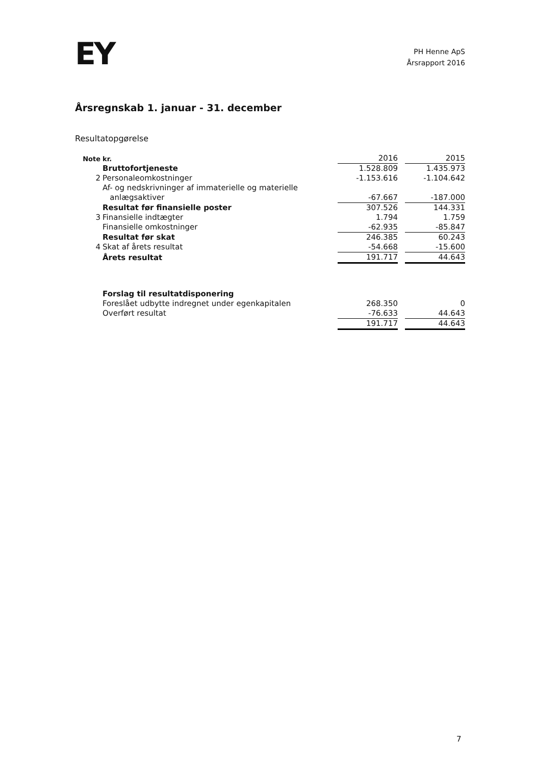EY
PH Henne ApS
Årsrapport 2016
Årsregnskab 1. januar - 31. december
Resultatopgørelse
| Note | kr. | 2016 | | 2015 |
| | Bruttofortjeneste | 1.528.809 | | 1.435.973 |
| 2 | Personaleomkostninger | -1.153.616 | | -1.104.642 |
| | Af- og nedskrivninger af immaterielle og materielle anlægsaktiver | -67.667 | | -187.000 |
| | Resultat før finansielle poster | 307.526 | | 144.331 |
| 3 | Finansielle indtægter | 1.794 | | 1.759 |
| | Finansielle omkostninger | -62.935 | | -85.847 |
| | Resultat før skat | 246.385 | | 60.243 |
| 4 | Skat af årets resultat | -54.668 | | -15.600 |
| | Årets resultat | 191.717 | | 44.643 |
| | Forslag til resultatdisponering | | | |
| | Foreslået udbytte indregnet under egenkapitalen | 268.350 | | 0 |
| | Overført resultat | -76.633 | | 44.643 |
| | | 191.717 | | 44.643 |
7